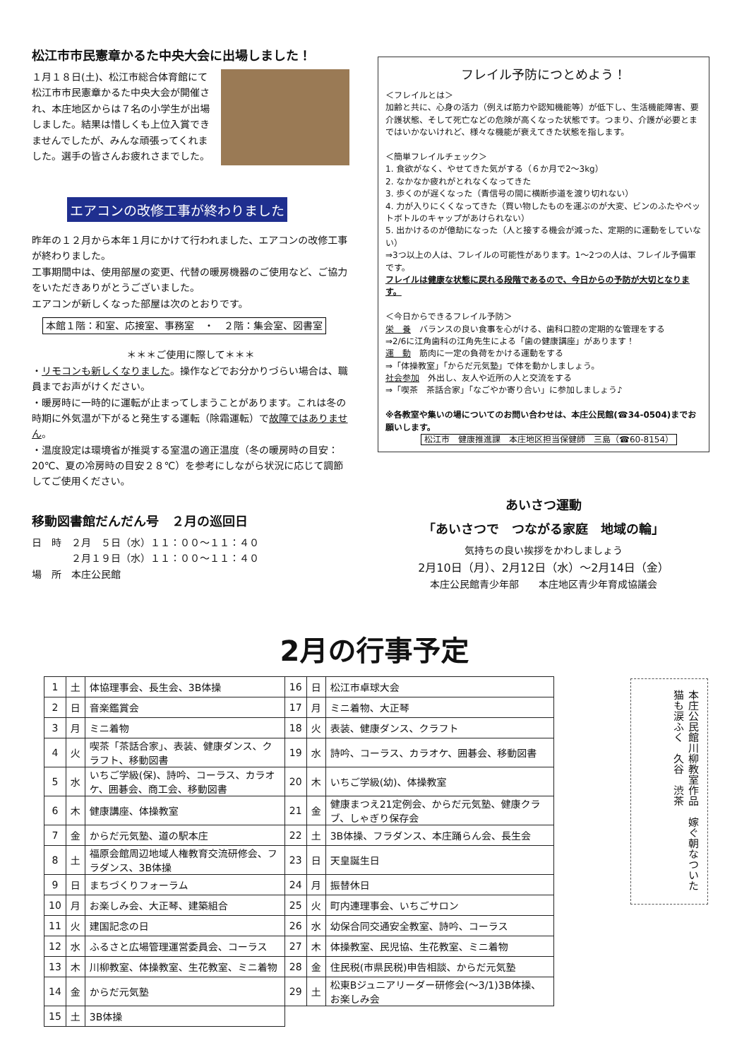松江市市民憲章かるた中央大会に出場しました！
１月１８日(土)、松江市総合体育館にて松江市市民憲章かるた中央大会が開催され、本庄地区からは７名の小学生が出場しました。結果は惜しくも上位入賞できませんでしたが、みんな頑張ってくれました。選手の皆さんお疲れさまでした。
エアコンの改修工事が終わりました
昨年の１２月から本年１月にかけて行われました、エアコンの改修工事が終わりました。
工事期間中は、使用部屋の変更、代替の暖房機器のご使用など、ご協力をいただきありがとうございました。
エアコンが新しくなった部屋は次のとおりです。
本館１階：和室、応接室、事務室　・　２階：集会室、図書室
＊＊＊ご使用に際して＊＊＊
・リモコンも新しくなりました。操作などでお分かりづらい場合は、職員までお声がけください。
・暖房時に一時的に運転が止まってしまうことがあります。これは冬の時期に外気温が下がると発生する運転（除霜運転）で故障ではありません。
・温度設定は環境省が推奨する室温の適正温度（冬の暖房時の目安：20℃、夏の冷房時の目安２８℃）を参考にしながら状況に応じて調節してご使用ください。
移動図書館だんだん号　２月の巡回日
日　時　２月　５日（水）１１：００～１１：４０
　　　　２月１９日（水）１１：００～１１：４０
場　所　本庄公民館
フレイル予防につとめよう！
＜フレイルとは＞
加齢と共に、心身の活力（例えば筋力や認知機能等）が低下し、生活機能障害、要介護状態、そして死亡などの危険が高くなった状態です。つまり、介護が必要とまではいかないけれど、様々な機能が衰えてきた状態を指します。
＜簡単フレイルチェック＞
1. 食欲がなく、やせてきた気がする（６か月で2～3kg）
2. なかなか疲れがとれなくなってきた
3. 歩くのが遅くなった（青信号の間に横断歩道を渡り切れない）
4. 力が入りにくくなってきた（買い物したものを運ぶのが大変、ビンのふたやペットボトルのキャップがあけられない）
5. 出かけるのが億劫になった（人と接する機会が減った、定期的に運動をしていない）
⇒3つ以上の人は、フレイルの可能性があります。1～2つの人は、フレイル予備軍です。
フレイルは健康な状態に戻れる段階であるので、今日からの予防が大切となります。
＜今日からできるフレイル予防＞
栄　養　バランスの良い食事を心がける、歯科口腔の定期的な管理をする
⇒2/6に江角歯科の江角先生による「歯の健康講座」があります！
運　動　筋肉に一定の負荷をかける運動をする
⇒「体操教室」「からだ元気塾」で体を動かしましょう。
社会参加　外出し、友人や近所の人と交流をする
⇒「喫茶　茶話合家」「なごやか寄り合い」に参加しましょう♪
※各教室や集いの場についてのお問い合わせは、本庄公民館(☎34-0504)までお願いします。
松江市　健康推進課　本庄地区担当保健師　三島（☎60-8154）
あいさつ運動
「あいさつで　つながる家庭　地域の輪」
気持ちの良い挨拶をかわしましょう
2月10日（月）、2月12日（水）～2月14日（金）
本庄公民館青少年部　　本庄地区青少年育成協議会
2月の行事予定
| 1 | 土 | 体協理事会、長生会、3B体操 | 16 | 日 | 松江市卓球大会 |
| 2 | 日 | 音楽鑑賞会 | 17 | 月 | ミニ着物、大正琴 |
| 3 | 月 | ミニ着物 | 18 | 火 | 表装、健康ダンス、クラフト |
| 4 | 火 | 喫茶「茶話合家」、表装、健康ダンス、クラフト、移動図書 | 19 | 水 | 詩吟、コーラス、カラオケ、囲碁会、移動図書 |
| 5 | 水 | いちご学級(保)、詩吟、コーラス、カラオケ、囲碁会、商工会、移動図書 | 20 | 木 | いちご学級(幼)、体操教室 |
| 6 | 木 | 健康講座、体操教室 | 21 | 金 | 健康まつえ21定例会、からだ元気塾、健康クラブ、しゃぎり保存会 |
| 7 | 金 | からだ元気塾、道の駅本庄 | 22 | 土 | 3B体操、フラダンス、本庄踊らん会、長生会 |
| 8 | 土 | 福原会館周辺地域人権教育交流研修会、フラダンス、3B体操 | 23 | 日 | 天皇誕生日 |
| 9 | 日 | まちづくりフォーラム | 24 | 月 | 振替休日 |
| 10 | 月 | お楽しみ会、大正琴、建築組合 | 25 | 火 | 町内連理事会、いちごサロン |
| 11 | 火 | 建国記念の日 | 26 | 水 | 幼保合同交通安全教室、詩吟、コーラス |
| 12 | 水 | ふるさと広場管理運営委員会、コーラス | 27 | 木 | 体操教室、民児協、生花教室、ミニ着物 |
| 13 | 木 | 川柳教室、体操教室、生花教室、ミニ着物 | 28 | 金 | 住民税(市県民税)申告相談、からだ元気塾 |
| 14 | 金 | からだ元気塾 | 29 | 土 | 松東Bジュニアリーダー研修会(～3/1)3B体操、お楽しみ会 |
| 15 | 土 | 3B体操 | | | |
本庄公民館川柳教室作品　嫁ぐ朝なついた猫も涙ふく　久谷　渋茶